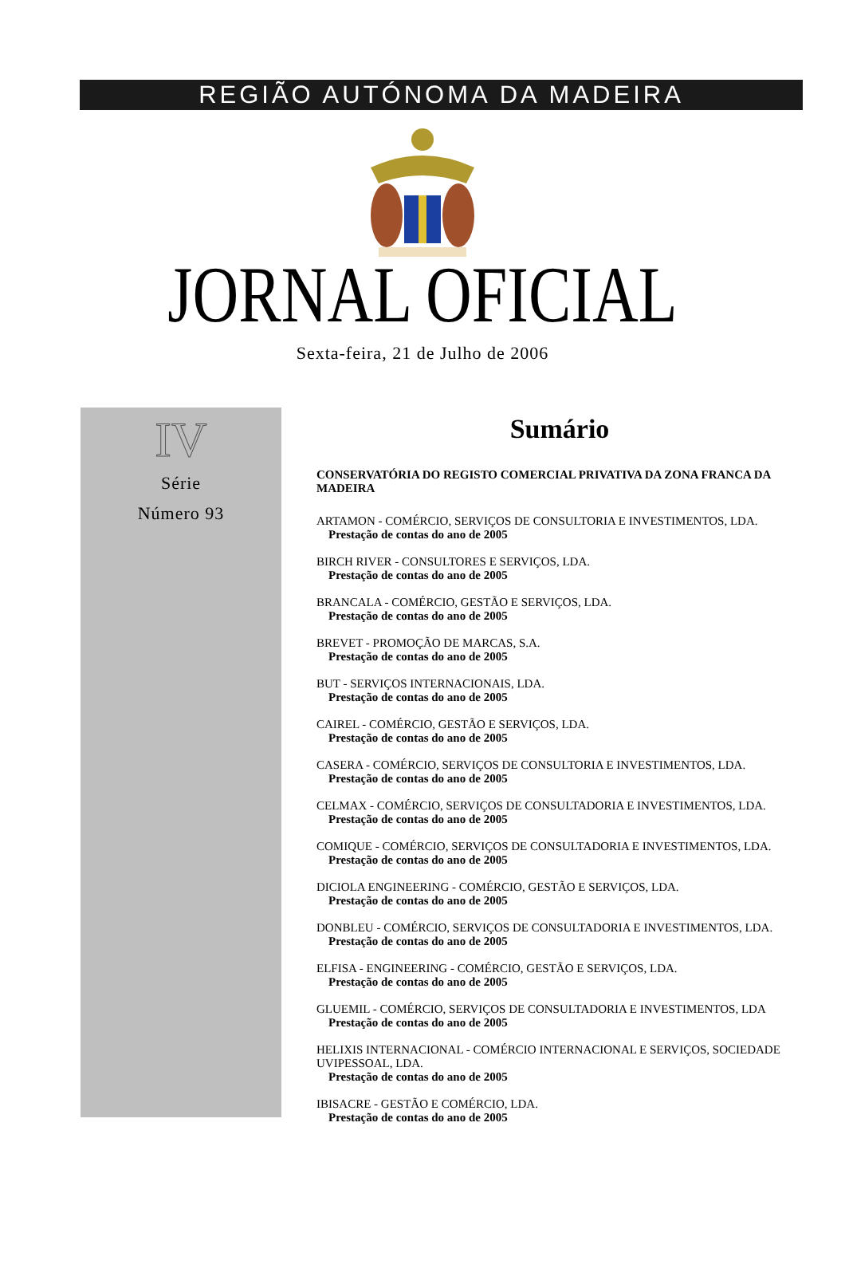REGIÃO AUTÓNOMA DA MADEIRA
JORNAL OFICIAL
Sexta-feira, 21 de Julho de 2006
IV
Série
Número 93
Sumário
CONSERVATÓRIA DO REGISTO COMERCIAL PRIVATIVA DA ZONA FRANCA DA MADEIRA
ARTAMON - COMÉRCIO, SERVIÇOS DE CONSULTORIA E INVESTIMENTOS, LDA.
Prestação de contas do ano de 2005
BIRCH RIVER - CONSULTORES E SERVIÇOS, LDA.
Prestação de contas do ano de 2005
BRANCALA - COMÉRCIO, GESTÃO E SERVIÇOS, LDA.
Prestação de contas do ano de 2005
BREVET - PROMOÇÃO DE MARCAS, S.A.
Prestação de contas do ano de 2005
BUT - SERVIÇOS INTERNACIONAIS, LDA.
Prestação de contas do ano de 2005
CAIREL - COMÉRCIO, GESTÃO E SERVIÇOS, LDA.
Prestação de contas do ano de 2005
CASERA - COMÉRCIO, SERVIÇOS DE CONSULTORIA E INVESTIMENTOS, LDA.
Prestação de contas do ano de 2005
CELMAX - COMÉRCIO, SERVIÇOS DE CONSULTADORIA E INVESTIMENTOS, LDA.
Prestação de contas do ano de 2005
COMIQUE - COMÉRCIO, SERVIÇOS DE CONSULTADORIA E INVESTIMENTOS, LDA.
Prestação de contas do ano de 2005
DICIOLA ENGINEERING - COMÉRCIO, GESTÃO E SERVIÇOS, LDA.
Prestação de contas do ano de 2005
DONBLEU - COMÉRCIO, SERVIÇOS DE CONSULTADORIA E INVESTIMENTOS, LDA.
Prestação de contas do ano de 2005
ELFISA - ENGINEERING - COMÉRCIO, GESTÃO E SERVIÇOS, LDA.
Prestação de contas do ano de 2005
GLUEMIL - COMÉRCIO, SERVIÇOS DE CONSULTADORIA E INVESTIMENTOS, LDA
Prestação de contas do ano de 2005
HELIXIS INTERNACIONAL - COMÉRCIO INTERNACIONAL E SERVIÇOS, SOCIEDADE UVIPESSOAL, LDA.
Prestação de contas do ano de 2005
IBISACRE - GESTÃO E COMÉRCIO, LDA.
Prestação de contas do ano de 2005